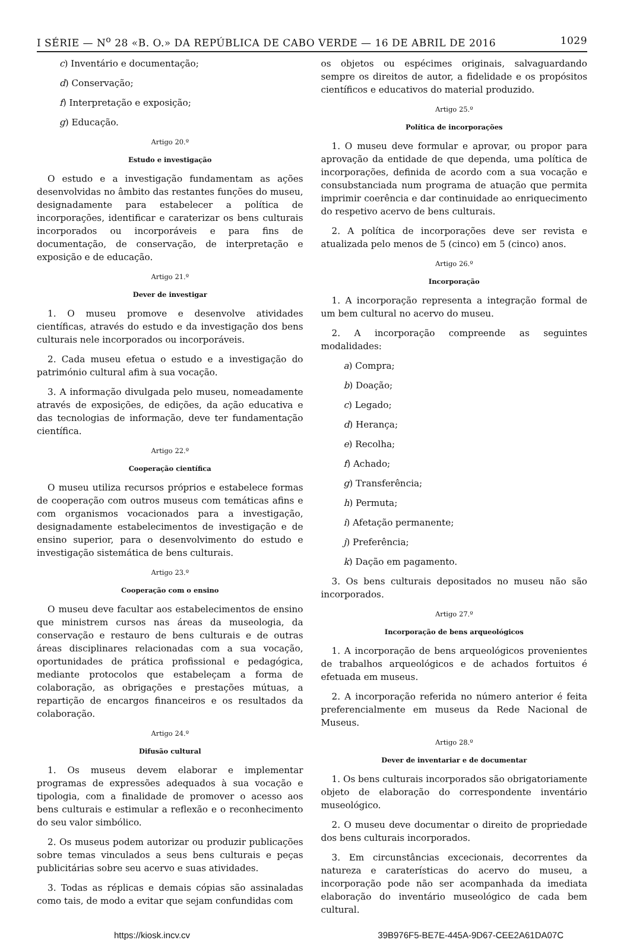I SÉRIE — N<sup>o</sup> 28 «B. O.» DA REPÚBLICA DE CABO VERDE — 16 DE ABRIL DE 2016 1029
c) Inventário e documentação;
d) Conservação;
f) Interpretação e exposição;
g) Educação.
Artigo 20.º
Estudo e investigação
O estudo e a investigação fundamentam as ações desenvolvidas no âmbito das restantes funções do museu, designadamente para estabelecer a política de incorporações, identificar e caraterizar os bens culturais incorporados ou incorporáveis e para fins de documentação, de conservação, de interpretação e exposição e de educação.
Artigo 21.º
Dever de investigar
1. O museu promove e desenvolve atividades científicas, através do estudo e da investigação dos bens culturais nele incorporados ou incorporáveis.
2. Cada museu efetua o estudo e a investigação do património cultural afim à sua vocação.
3. A informação divulgada pelo museu, nomeadamente através de exposições, de edições, da ação educativa e das tecnologias de informação, deve ter fundamentação científica.
Artigo 22.º
Cooperação científica
O museu utiliza recursos próprios e estabelece formas de cooperação com outros museus com temáticas afins e com organismos vocacionados para a investigação, designadamente estabelecimentos de investigação e de ensino superior, para o desenvolvimento do estudo e investigação sistemática de bens culturais.
Artigo 23.º
Cooperação com o ensino
O museu deve facultar aos estabelecimentos de ensino que ministrem cursos nas áreas da museologia, da conservação e restauro de bens culturais e de outras áreas disciplinares relacionadas com a sua vocação, oportunidades de prática profissional e pedagógica, mediante protocolos que estabeleçam a forma de colaboração, as obrigações e prestações mútuas, a repartição de encargos financeiros e os resultados da colaboração.
Artigo 24.º
Difusão cultural
1. Os museus devem elaborar e implementar programas de expressões adequados à sua vocação e tipologia, com a finalidade de promover o acesso aos bens culturais e estimular a reflexão e o reconhecimento do seu valor simbólico.
2. Os museus podem autorizar ou produzir publicações sobre temas vinculados a seus bens culturais e peças publicitárias sobre seu acervo e suas atividades.
3. Todas as réplicas e demais cópias são assinaladas como tais, de modo a evitar que sejam confundidas com
os objetos ou espécimes originais, salvaguardando sempre os direitos de autor, a fidelidade e os propósitos científicos e educativos do material produzido.
Artigo 25.º
Política de incorporações
1. O museu deve formular e aprovar, ou propor para aprovação da entidade de que dependa, uma política de incorporações, definida de acordo com a sua vocação e consubstanciada num programa de atuação que permita imprimir coerência e dar continuidade ao enriquecimento do respetivo acervo de bens culturais.
2. A política de incorporações deve ser revista e atualizada pelo menos de 5 (cinco) em 5 (cinco) anos.
Artigo 26.º
Incorporação
1. A incorporação representa a integração formal de um bem cultural no acervo do museu.
2. A incorporação compreende as seguintes modalidades:
a) Compra;
b) Doação;
c) Legado;
d) Herança;
e) Recolha;
f) Achado;
g) Transferência;
h) Permuta;
i) Afetação permanente;
j) Preferência;
k) Dação em pagamento.
3. Os bens culturais depositados no museu não são incorporados.
Artigo 27.º
Incorporação de bens arqueológicos
1. A incorporação de bens arqueológicos provenientes de trabalhos arqueológicos e de achados fortuitos é efetuada em museus.
2. A incorporação referida no número anterior é feita preferencialmente em museus da Rede Nacional de Museus.
Artigo 28.º
Dever de inventariar e de documentar
1. Os bens culturais incorporados são obrigatoriamente objeto de elaboração do correspondente inventário museológico.
2. O museu deve documentar o direito de propriedade dos bens culturais incorporados.
3. Em circunstâncias excecionais, decorrentes da natureza e caraterísticas do acervo do museu, a incorporação pode não ser acompanhada da imediata elaboração do inventário museológico de cada bem cultural.
https://kiosk.incv.cv 39B976F5-BE7E-445A-9D67-CEE2A61DA07C